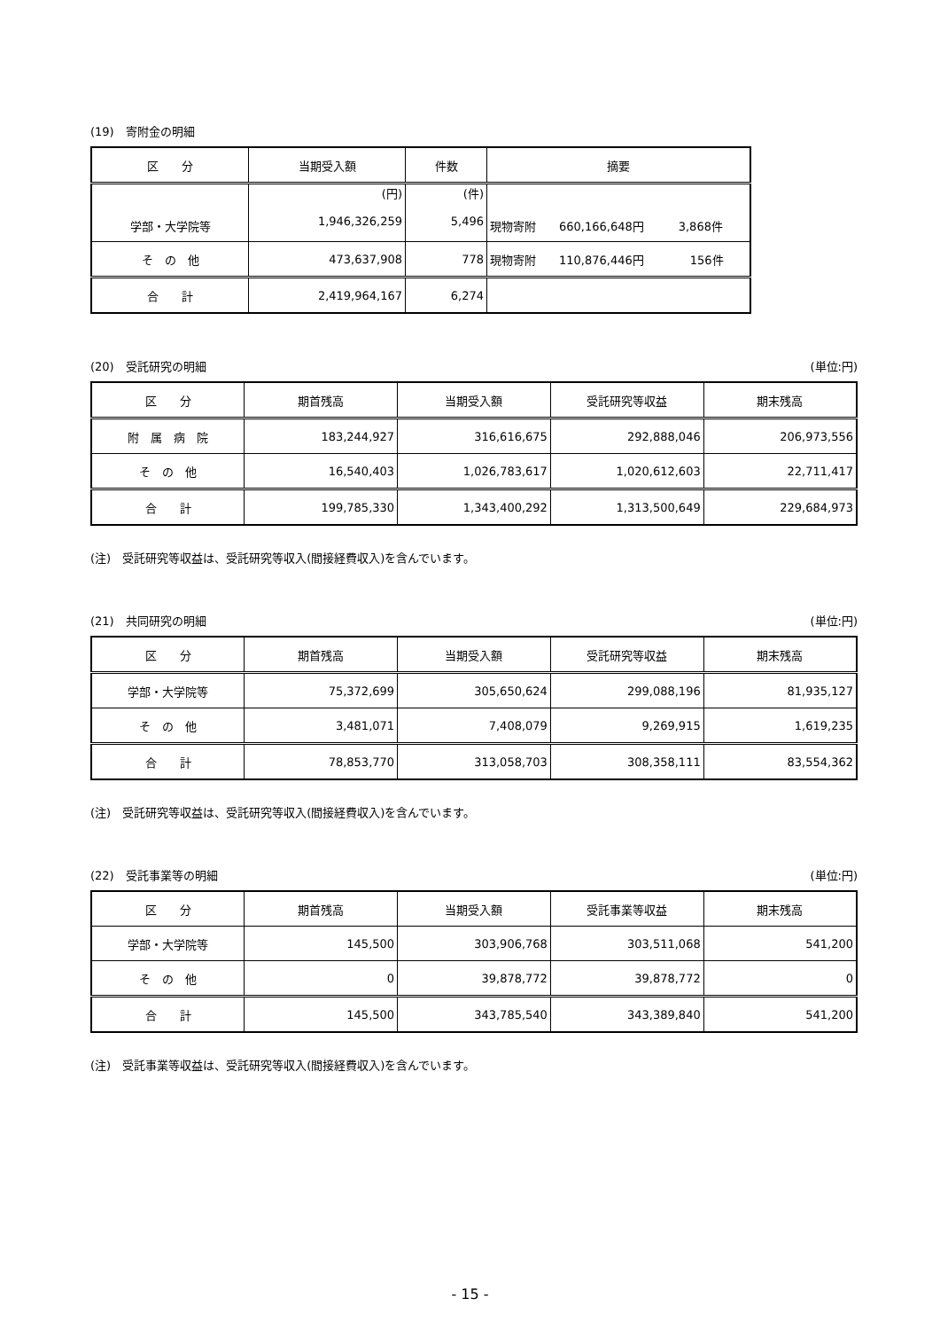(19)　寄附金の明細
| 区 分 | 当期受入額 | 件数 | 摘要 |
| --- | --- | --- | --- |
| 学部・大学院等 | (円) 1,946,326,259 | (件) 5,496 | 現物寄附 660,166,648円 3,868件 |
| そ の 他 | 473,637,908 | 778 | 現物寄附 110,876,446円 156件 |
| 合 計 | 2,419,964,167 | 6,274 | |
(20)　受託研究の明細 (単位:円)
| 区 分 | 期首残高 | 当期受入額 | 受託研究等収益 | 期末残高 |
| --- | --- | --- | --- | --- |
| 附 属 病 院 | 183,244,927 | 316,616,675 | 292,888,046 | 206,973,556 |
| そ の 他 | 16,540,403 | 1,026,783,617 | 1,020,612,603 | 22,711,417 |
| 合 計 | 199,785,330 | 1,343,400,292 | 1,313,500,649 | 229,684,973 |
(注)　受託研究等収益は、受託研究等収入(間接経費収入)を含んでいます。
(21)　共同研究の明細 (単位:円)
| 区 分 | 期首残高 | 当期受入額 | 受託研究等収益 | 期末残高 |
| --- | --- | --- | --- | --- |
| 学部・大学院等 | 75,372,699 | 305,650,624 | 299,088,196 | 81,935,127 |
| そ の 他 | 3,481,071 | 7,408,079 | 9,269,915 | 1,619,235 |
| 合 計 | 78,853,770 | 313,058,703 | 308,358,111 | 83,554,362 |
(注)　受託研究等収益は、受託研究等収入(間接経費収入)を含んでいます。
(22)　受託事業等の明細 (単位:円)
| 区 分 | 期首残高 | 当期受入額 | 受託事業等収益 | 期末残高 |
| --- | --- | --- | --- | --- |
| 学部・大学院等 | 145,500 | 303,906,768 | 303,511,068 | 541,200 |
| そ の 他 | 0 | 39,878,772 | 39,878,772 | 0 |
| 合 計 | 145,500 | 343,785,540 | 343,389,840 | 541,200 |
(注)　受託事業等収益は、受託研究等収入(間接経費収入)を含んでいます。
- 15 -